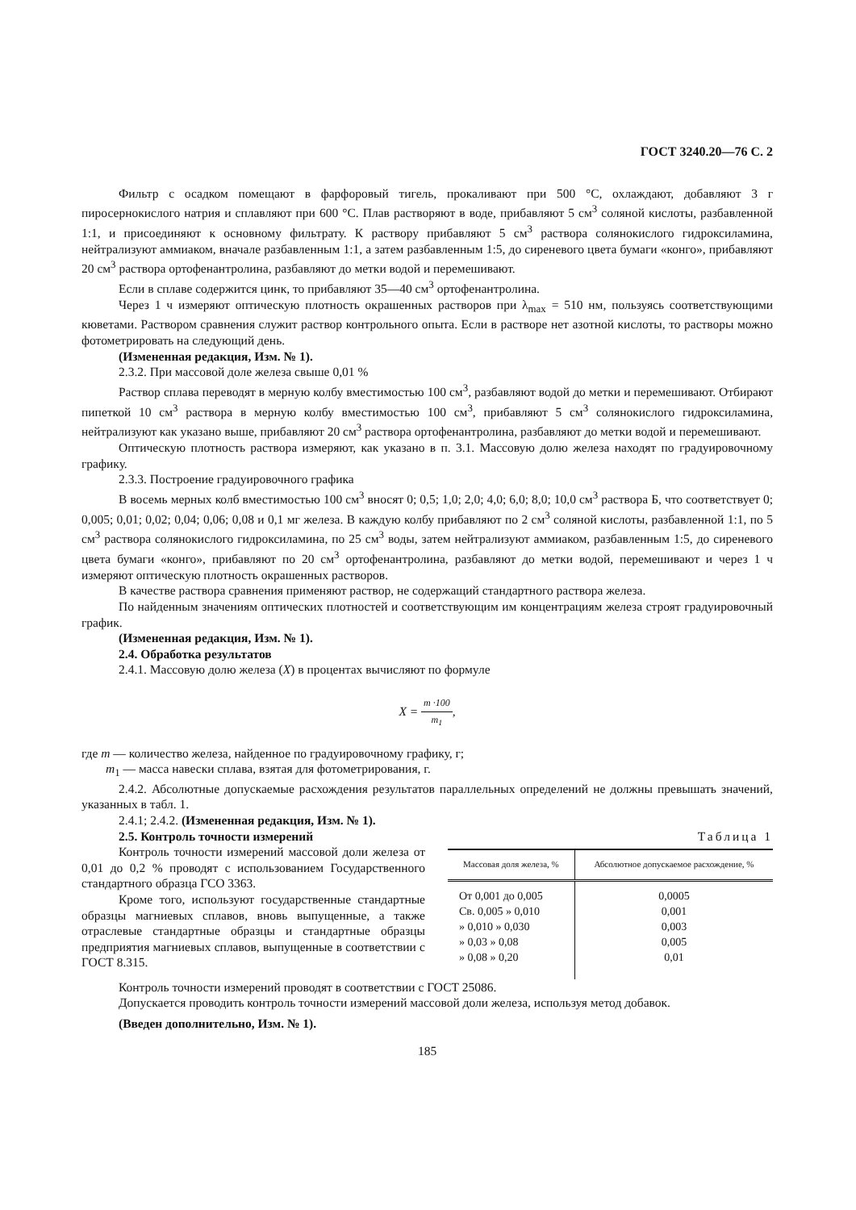ГОСТ 3240.20—76 С. 2
Фильтр с осадком помещают в фарфоровый тигель, прокаливают при 500 °С, охлаждают, добавляют 3 г пиросернокислого натрия и сплавляют при 600 °С. Плав растворяют в воде, прибавляют 5 см<sup>3</sup> соляной кислоты, разбавленной 1:1, и присоединяют к основному фильтрату. К раствору прибавляют 5 см<sup>3</sup> раствора солянокислого гидроксиламина, нейтрализуют аммиаком, вначале разбавленным 1:1, а затем разбавленным 1:5, до сиреневого цвета бумаги «конго», прибавляют 20 см<sup>3</sup> раствора ортофенантролина, разбавляют до метки водой и перемешивают.
Если в сплаве содержится цинк, то прибавляют 35—40 см<sup>3</sup> ортофенантролина.
Через 1 ч измеряют оптическую плотность окрашенных растворов при λ<sub>max</sub> = 510 нм, пользуясь соответствующими кюветами. Раствором сравнения служит раствор контрольного опыта. Если в растворе нет азотной кислоты, то растворы можно фотометрировать на следующий день.
(Измененная редакция, Изм. № 1).
2.3.2. При массовой доле железа свыше 0,01 %
Раствор сплава переводят в мерную колбу вместимостью 100 см<sup>3</sup>, разбавляют водой до метки и перемешивают. Отбирают пипеткой 10 см<sup>3</sup> раствора в мерную колбу вместимостью 100 см<sup>3</sup>, прибавляют 5 см<sup>3</sup> солянокислого гидроксиламина, нейтрализуют как указано выше, прибавляют 20 см<sup>3</sup> раствора ортофенантролина, разбавляют до метки водой и перемешивают.
Оптическую плотность раствора измеряют, как указано в п. 3.1. Массовую долю железа находят по градуировочному графику.
2.3.3. Построение градуировочного графика
В восемь мерных колб вместимостью 100 см<sup>3</sup> вносят 0; 0,5; 1,0; 2,0; 4,0; 6,0; 8,0; 10,0 см<sup>3</sup> раствора Б, что соответствует 0; 0,005; 0,01; 0,02; 0,04; 0,06; 0,08 и 0,1 мг железа. В каждую колбу прибавляют по 2 см<sup>3</sup> соляной кислоты, разбавленной 1:1, по 5 см<sup>3</sup> раствора солянокислого гидроксиламина, по 25 см<sup>3</sup> воды, затем нейтрализуют аммиаком, разбавленным 1:5, до сиреневого цвета бумаги «конго», прибавляют по 20 см<sup>3</sup> ортофенантролина, разбавляют до метки водой, перемешивают и через 1 ч измеряют оптическую плотность окрашенных растворов.
В качестве раствора сравнения применяют раствор, не содержащий стандартного раствора железа.
По найденным значениям оптических плотностей и соответствующим им концентрациям железа строят градуировочный график.
(Измененная редакция, Изм. № 1).
2.4. Обработка результатов
2.4.1. Массовую долю железа (X) в процентах вычисляют по формуле
X = m ·100 m<sub>1</sub>,
где m — количество железа, найденное по градуировочному графику, г;
m<sub>1</sub> — масса навески сплава, взятая для фотометрирования, г.
2.4.2. Абсолютные допускаемые расхождения результатов параллельных определений не должны превышать значений, указанных в табл. 1.
2.4.1; 2.4.2. (Измененная редакция, Изм. № 1).
2.5. Контроль точности измерений
Контроль точности измерений массовой доли железа от 0,01 до 0,2 % проводят с использованием Государственного стандартного образца ГСО 3363.
Кроме того, используют государственные стандартные образцы магниевых сплавов, вновь выпущенные, а также отраслевые стандартные образцы и стандартные образцы предприятия магниевых сплавов, выпущенные в соответствии с ГОСТ 8.315.
Таблица 1
| Массовая доля железа, % | Абсолютное допускаемое расхождение, % |
| --- | --- |
| От 0,001 до 0,005 | 0,0005 |
| Св. 0,005 » 0,010 | 0,001 |
| » 0,010 » 0,030 | 0,003 |
| » 0,03 » 0,08 | 0,005 |
| » 0,08 » 0,20 | 0,01 |
Контроль точности измерений проводят в соответствии с ГОСТ 25086.
Допускается проводить контроль точности измерений массовой доли железа, используя метод добавок.
(Введен дополнительно, Изм. № 1).
185